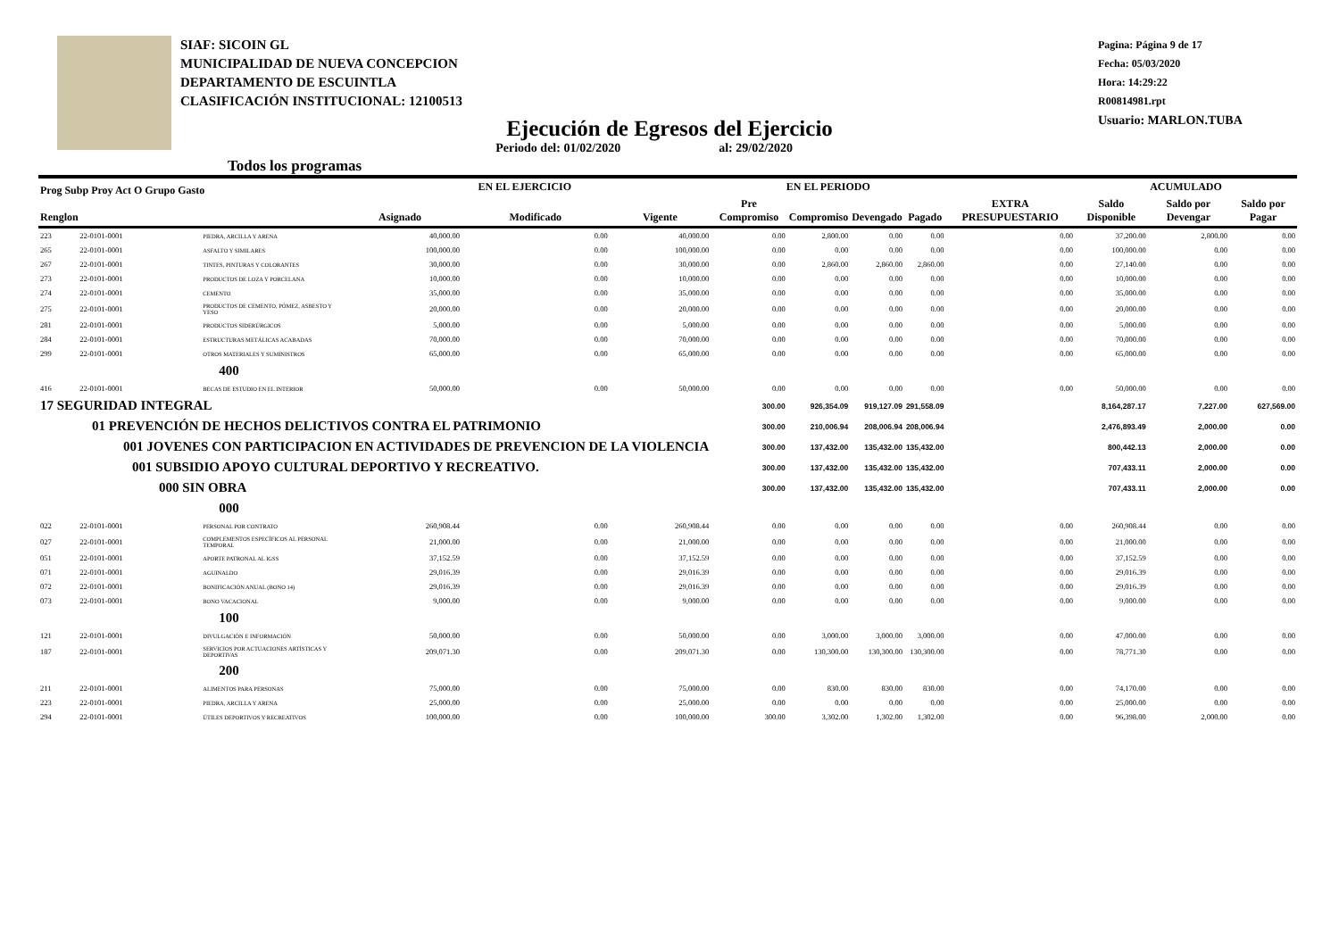SIAF: SICOIN GL
MUNICIPALIDAD DE NUEVA CONCEPCION
DEPARTAMENTO DE ESCUINTLA
CLASIFICACIÓN INSTITUCIONAL: 12100513
Pagina: Página 9 de 17
Fecha: 05/03/2020
Hora: 14:29:22
R00814981.rpt
Usuario: MARLON.TUBA
Ejecución de Egresos del Ejercicio
Todos los programas Periodo del: 01/02/2020 al: 29/02/2020
| Prog Subp Proy Act O Grupo Gasto Renglon | | | EN EL EJERCICIO | | | EN EL PERIODO | | | | EXTRA PRESUPUESTARIO | ACUMULADO | | |
| --- | --- | --- | --- | --- | --- | --- | --- | --- | --- | --- | --- | --- | --- |
| | | | Asignado | Modificado | Vigente | Pre Compromiso | Compromiso | Devengado | Pagado | | Saldo Disponible | Saldo por Devengar | Saldo por Pagar |
| 223 | 22-0101-0001 | PIEDRA, ARCILLA Y ARENA | 40,000.00 | 0.00 | 40,000.00 | 0.00 | 2,800.00 | 0.00 | 0.00 | 0.00 | 37,200.00 | 2,800.00 | 0.00 |
| 265 | 22-0101-0001 | ASFALTO Y SIMILARES | 100,000.00 | 0.00 | 100,000.00 | 0.00 | 0.00 | 0.00 | 0.00 | 0.00 | 100,000.00 | 0.00 | 0.00 |
| 267 | 22-0101-0001 | TINTES, PINTURAS Y COLORANTES | 30,000.00 | 0.00 | 30,000.00 | 0.00 | 2,860.00 | 2,860.00 | 2,860.00 | 0.00 | 27,140.00 | 0.00 | 0.00 |
| 273 | 22-0101-0001 | PRODUCTOS DE LOZA Y PORCELANA | 10,000.00 | 0.00 | 10,000.00 | 0.00 | 0.00 | 0.00 | 0.00 | 0.00 | 10,000.00 | 0.00 | 0.00 |
| 274 | 22-0101-0001 | CEMENTO | 35,000.00 | 0.00 | 35,000.00 | 0.00 | 0.00 | 0.00 | 0.00 | 0.00 | 35,000.00 | 0.00 | 0.00 |
| 275 | 22-0101-0001 | PRODUCTOS DE CEMENTO, PÓMEZ, ASBESTO Y YESO | 20,000.00 | 0.00 | 20,000.00 | 0.00 | 0.00 | 0.00 | 0.00 | 0.00 | 20,000.00 | 0.00 | 0.00 |
| 281 | 22-0101-0001 | PRODUCTOS SIDERÚRGICOS | 5,000.00 | 0.00 | 5,000.00 | 0.00 | 0.00 | 0.00 | 0.00 | 0.00 | 5,000.00 | 0.00 | 0.00 |
| 284 | 22-0101-0001 | ESTRUCTURAS METÁLICAS ACABADAS | 70,000.00 | 0.00 | 70,000.00 | 0.00 | 0.00 | 0.00 | 0.00 | 0.00 | 70,000.00 | 0.00 | 0.00 |
| 299 | 22-0101-0001 | OTROS MATERIALES Y SUMINISTROS | 65,000.00 | 0.00 | 65,000.00 | 0.00 | 0.00 | 0.00 | 0.00 | 0.00 | 65,000.00 | 0.00 | 0.00 |
| | | 400 | | | | | | | | | | | |
| 416 | 22-0101-0001 | BECAS DE ESTUDIO EN EL INTERIOR | 50,000.00 | 0.00 | 50,000.00 | 0.00 | 0.00 | 0.00 | 0.00 | 0.00 | 50,000.00 | 0.00 | 0.00 |
| 17 SEGURIDAD INTEGRAL | | | | | | 300.00 | 926,354.09 | 919,127.09 | 291,558.09 | | 8,164,287.17 | 7,227.00 | 627,569.00 |
| 01 PREVENCIÓN DE HECHOS DELICTIVOS CONTRA EL PATRIMONIO | | | | | | 300.00 | 210,006.94 | 208,006.94 | 208,006.94 | | 2,476,893.49 | 2,000.00 | 0.00 |
| 001 JOVENES CON PARTICIPACION EN ACTIVIDADES DE PREVENCION DE LA VIOLENCIA | | | | | | 300.00 | 137,432.00 | 135,432.00 | 135,432.00 | | 800,442.13 | 2,000.00 | 0.00 |
| 001 SUBSIDIO APOYO CULTURAL DEPORTIVO Y RECREATIVO. | | | | | | 300.00 | 137,432.00 | 135,432.00 | 135,432.00 | | 707,433.11 | 2,000.00 | 0.00 |
| 000 SIN OBRA | | | | | | 300.00 | 137,432.00 | 135,432.00 | 135,432.00 | | 707,433.11 | 2,000.00 | 0.00 |
| | | 000 | | | | | | | | | | | |
| 022 | 22-0101-0001 | PERSONAL POR CONTRATO | 260,908.44 | 0.00 | 260,908.44 | 0.00 | 0.00 | 0.00 | 0.00 | 0.00 | 260,908.44 | 0.00 | 0.00 |
| 027 | 22-0101-0001 | COMPLEMENTOS ESPECÍFICOS AL PERSONAL TEMPORAL | 21,000.00 | 0.00 | 21,000.00 | 0.00 | 0.00 | 0.00 | 0.00 | 0.00 | 21,000.00 | 0.00 | 0.00 |
| 051 | 22-0101-0001 | APORTE PATRONAL AL IGSS | 37,152.59 | 0.00 | 37,152.59 | 0.00 | 0.00 | 0.00 | 0.00 | 0.00 | 37,152.59 | 0.00 | 0.00 |
| 071 | 22-0101-0001 | AGUINALDO | 29,016.39 | 0.00 | 29,016.39 | 0.00 | 0.00 | 0.00 | 0.00 | 0.00 | 29,016.39 | 0.00 | 0.00 |
| 072 | 22-0101-0001 | BONIFICACIÓN ANUAL (BONO 14) | 29,016.39 | 0.00 | 29,016.39 | 0.00 | 0.00 | 0.00 | 0.00 | 0.00 | 29,016.39 | 0.00 | 0.00 |
| 073 | 22-0101-0001 | BONO VACACIONAL | 9,000.00 | 0.00 | 9,000.00 | 0.00 | 0.00 | 0.00 | 0.00 | 0.00 | 9,000.00 | 0.00 | 0.00 |
| | | 100 | | | | | | | | | | | |
| 121 | 22-0101-0001 | DIVULGACIÓN E INFORMACIÓN | 50,000.00 | 0.00 | 50,000.00 | 0.00 | 3,000.00 | 3,000.00 | 3,000.00 | 0.00 | 47,000.00 | 0.00 | 0.00 |
| 187 | 22-0101-0001 | SERVICIOS POR ACTUACIONES ARTÍSTICAS Y DEPORTIVAS | 209,071.30 | 0.00 | 209,071.30 | 0.00 | 130,300.00 | 130,300.00 | 130,300.00 | 0.00 | 78,771.30 | 0.00 | 0.00 |
| | | 200 | | | | | | | | | | | |
| 211 | 22-0101-0001 | ALIMENTOS PARA PERSONAS | 75,000.00 | 0.00 | 75,000.00 | 0.00 | 830.00 | 830.00 | 830.00 | 0.00 | 74,170.00 | 0.00 | 0.00 |
| 223 | 22-0101-0001 | PIEDRA, ARCILLA Y ARENA | 25,000.00 | 0.00 | 25,000.00 | 0.00 | 0.00 | 0.00 | 0.00 | 0.00 | 25,000.00 | 0.00 | 0.00 |
| 294 | 22-0101-0001 | ÚTILES DEPORTIVOS Y RECREATIVOS | 100,000.00 | 0.00 | 100,000.00 | 300.00 | 3,302.00 | 1,302.00 | 1,302.00 | 0.00 | 96,398.00 | 2,000.00 | 0.00 |